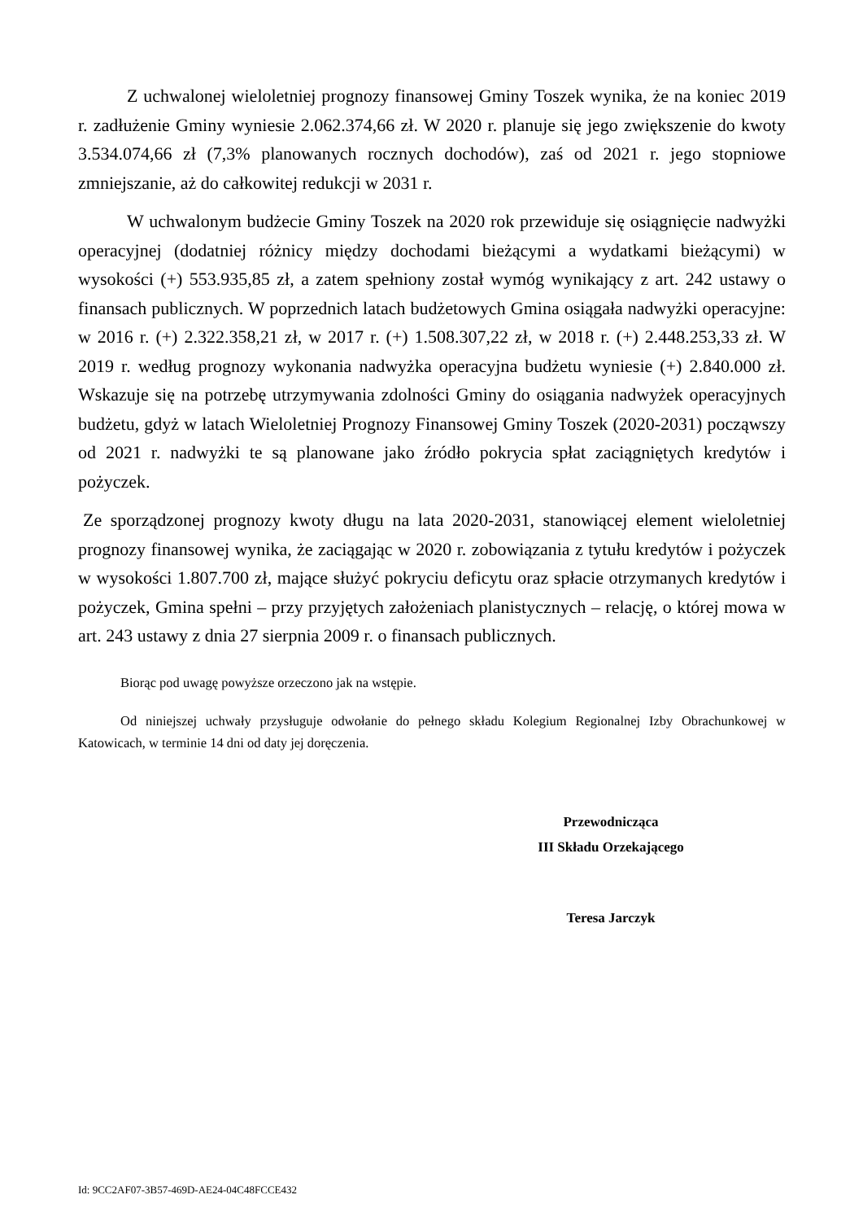Z uchwalonej wieloletniej prognozy finansowej Gminy Toszek wynika, że na koniec 2019 r. zadłużenie Gminy wyniesie 2.062.374,66 zł. W 2020 r. planuje się jego zwiększenie do kwoty 3.534.074,66 zł (7,3% planowanych rocznych dochodów), zaś od 2021 r. jego stopniowe zmniejszanie, aż do całkowitej redukcji w 2031 r.
W uchwalonym budżecie Gminy Toszek na 2020 rok przewiduje się osiągnięcie nadwyżki operacyjnej (dodatniej różnicy między dochodami bieżącymi a wydatkami bieżącymi) w wysokości (+) 553.935,85 zł, a zatem spełniony został wymóg wynikający z art. 242 ustawy o finansach publicznych. W poprzednich latach budżetowych Gmina osiągała nadwyżki operacyjne: w 2016 r. (+) 2.322.358,21 zł, w 2017 r. (+) 1.508.307,22 zł, w 2018 r. (+) 2.448.253,33 zł. W 2019 r. według prognozy wykonania nadwyżka operacyjna budżetu wyniesie (+) 2.840.000 zł. Wskazuje się na potrzebę utrzymywania zdolności Gminy do osiągania nadwyżek operacyjnych budżetu, gdyż w latach Wieloletniej Prognozy Finansowej Gminy Toszek (2020-2031) począwszy od 2021 r. nadwyżki te są planowane jako źródło pokrycia spłat zaciągniętych kredytów i pożyczek.
Ze sporządzonej prognozy kwoty długu na lata 2020-2031, stanowiącej element wieloletniej prognozy finansowej wynika, że zaciągając w 2020 r. zobowiązania z tytułu kredytów i pożyczek w wysokości 1.807.700 zł, mające służyć pokryciu deficytu oraz spłacie otrzymanych kredytów i pożyczek, Gmina spełni – przy przyjętych założeniach planistycznych – relację, o której mowa w art. 243 ustawy z dnia 27 sierpnia 2009 r. o finansach publicznych.
Biorąc pod uwagę powyższe orzeczono jak na wstępie.
Od niniejszej uchwały przysługuje odwołanie do pełnego składu Kolegium Regionalnej Izby Obrachunkowej w Katowicach, w terminie 14 dni od daty jej doręczenia.
Przewodnicząca
III Składu Orzekającego
Teresa Jarczyk
Id: 9CC2AF07-3B57-469D-AE24-04C48FCCE432